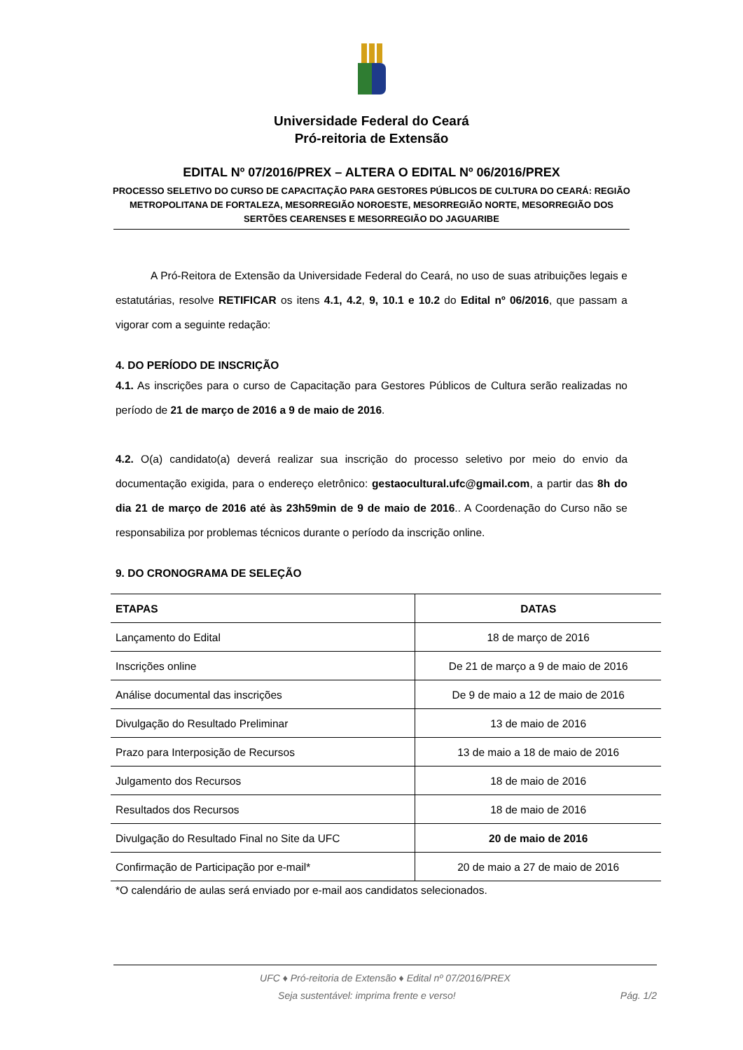Universidade Federal do Ceará
Pró-reitoria de Extensão
EDITAL Nº 07/2016/PREX – ALTERA O EDITAL Nº 06/2016/PREX
PROCESSO SELETIVO DO CURSO DE CAPACITAÇÃO PARA GESTORES PÚBLICOS DE CULTURA DO CEARÁ: REGIÃO METROPOLITANA DE FORTALEZA, MESORREGIÃO NOROESTE, MESORREGIÃO NORTE, MESORREGIÃO DOS SERTÕES CEARENSES E MESORREGIÃO DO JAGUARIBE
A Pró-Reitora de Extensão da Universidade Federal do Ceará, no uso de suas atribuições legais e estatutárias, resolve RETIFICAR os itens 4.1, 4.2, 9, 10.1 e 10.2 do Edital nº 06/2016, que passam a vigorar com a seguinte redação:
4. DO PERÍODO DE INSCRIÇÃO
4.1. As inscrições para o curso de Capacitação para Gestores Públicos de Cultura serão realizadas no período de 21 de março de 2016 a 9 de maio de 2016.
4.2. O(a) candidato(a) deverá realizar sua inscrição do processo seletivo por meio do envio da documentação exigida, para o endereço eletrônico: gestaocultural.ufc@gmail.com, a partir das 8h do dia 21 de março de 2016 até às 23h59min de 9 de maio de 2016.. A Coordenação do Curso não se responsabiliza por problemas técnicos durante o período da inscrição online.
9. DO CRONOGRAMA DE SELEÇÃO
| ETAPAS | DATAS |
| --- | --- |
| Lançamento do Edital | 18 de março de 2016 |
| Inscrições online | De 21 de março a 9 de maio de 2016 |
| Análise documental das inscrições | De 9 de maio a 12 de maio de 2016 |
| Divulgação do Resultado Preliminar | 13 de maio de 2016 |
| Prazo para Interposição de Recursos | 13 de maio a 18 de maio de 2016 |
| Julgamento dos Recursos | 18 de maio de 2016 |
| Resultados dos Recursos | 18 de maio de 2016 |
| Divulgação do Resultado Final no Site da UFC | 20 de maio de 2016 |
| Confirmação de Participação por e-mail* | 20 de maio a 27 de maio de 2016 |
*O calendário de aulas será enviado por e-mail aos candidatos selecionados.
UFC ♦ Pró-reitoria de Extensão ♦ Edital nº 07/2016/PREX
Seja sustentável: imprima frente e verso! Pág. 1/2